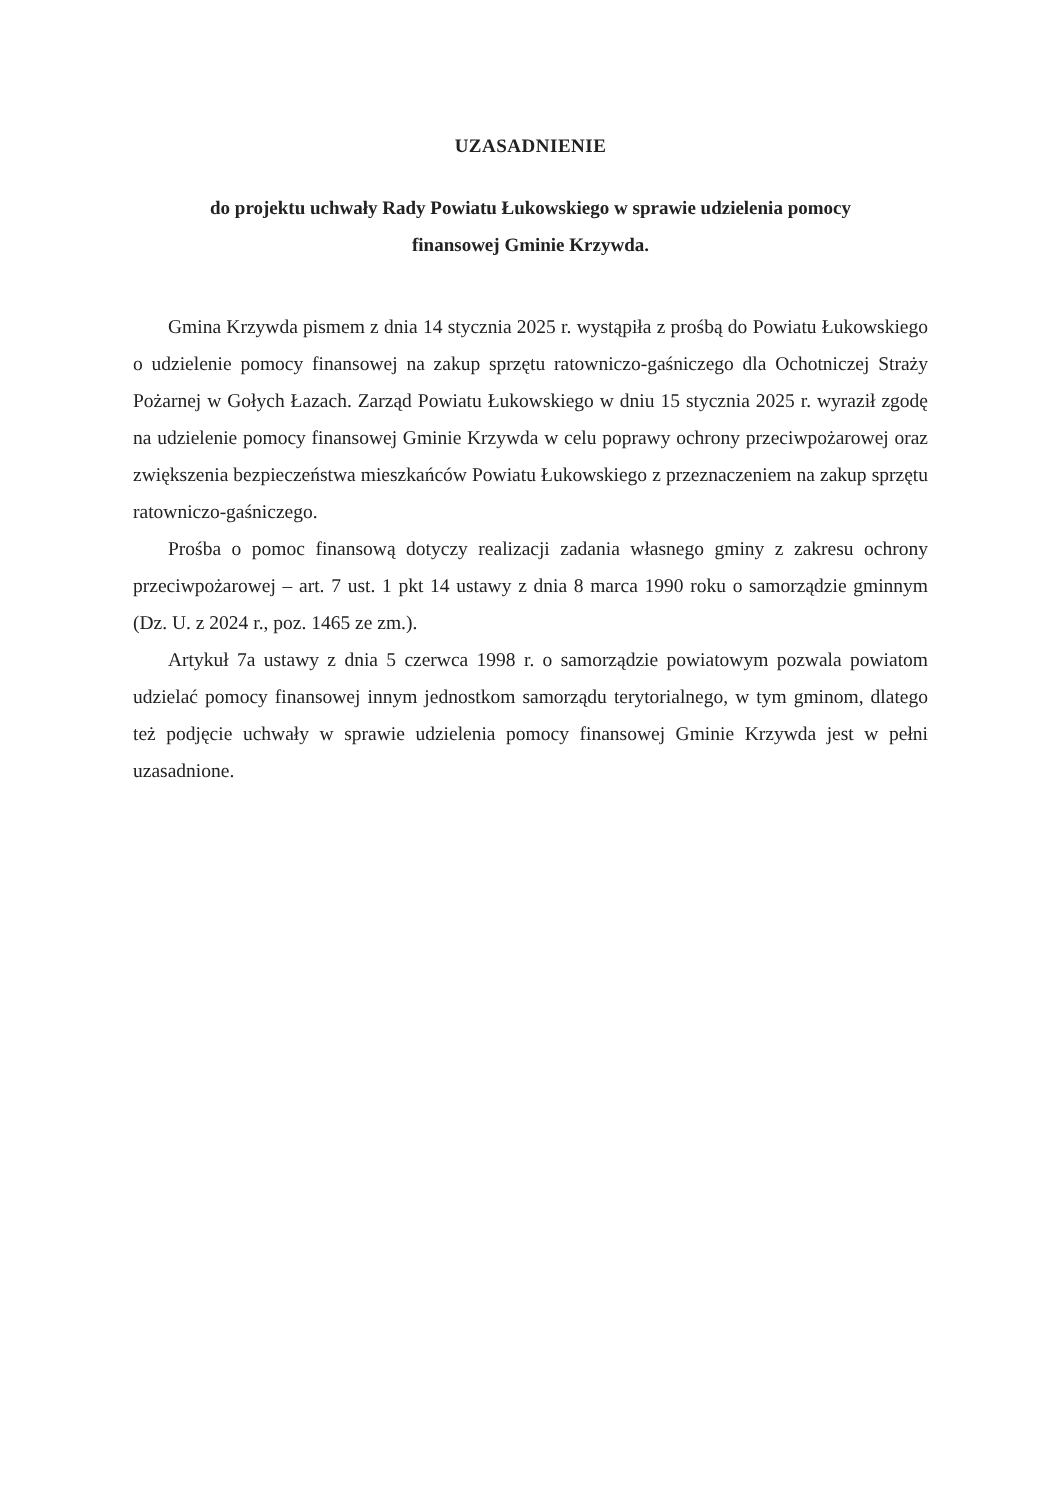UZASADNIENIE
do projektu uchwały Rady Powiatu Łukowskiego w sprawie udzielenia pomocy
finansowej Gminie Krzywda.
Gmina Krzywda pismem z dnia 14 stycznia 2025 r. wystąpiła z prośbą do Powiatu Łukowskiego o udzielenie pomocy finansowej na zakup sprzętu ratowniczo-gaśniczego dla Ochotniczej Straży Pożarnej w Gołych Łazach. Zarząd Powiatu Łukowskiego w dniu 15 stycznia 2025 r. wyraził zgodę na udzielenie pomocy finansowej Gminie Krzywda w celu poprawy ochrony przeciwpożarowej oraz zwiększenia bezpieczeństwa mieszkańców Powiatu Łukowskiego z przeznaczeniem na zakup sprzętu ratowniczo-gaśniczego.
Prośba o pomoc finansową dotyczy realizacji zadania własnego gminy z zakresu ochrony przeciwpożarowej – art. 7 ust. 1 pkt 14 ustawy z dnia 8 marca 1990 roku o samorządzie gminnym (Dz. U. z 2024 r., poz. 1465 ze zm.).
Artykuł 7a ustawy z dnia 5 czerwca 1998 r. o samorządzie powiatowym pozwala powiatom udzielać pomocy finansowej innym jednostkom samorządu terytorialnego, w tym gminom, dlatego też podjęcie uchwały w sprawie udzielenia pomocy finansowej Gminie Krzywda jest w pełni uzasadnione.